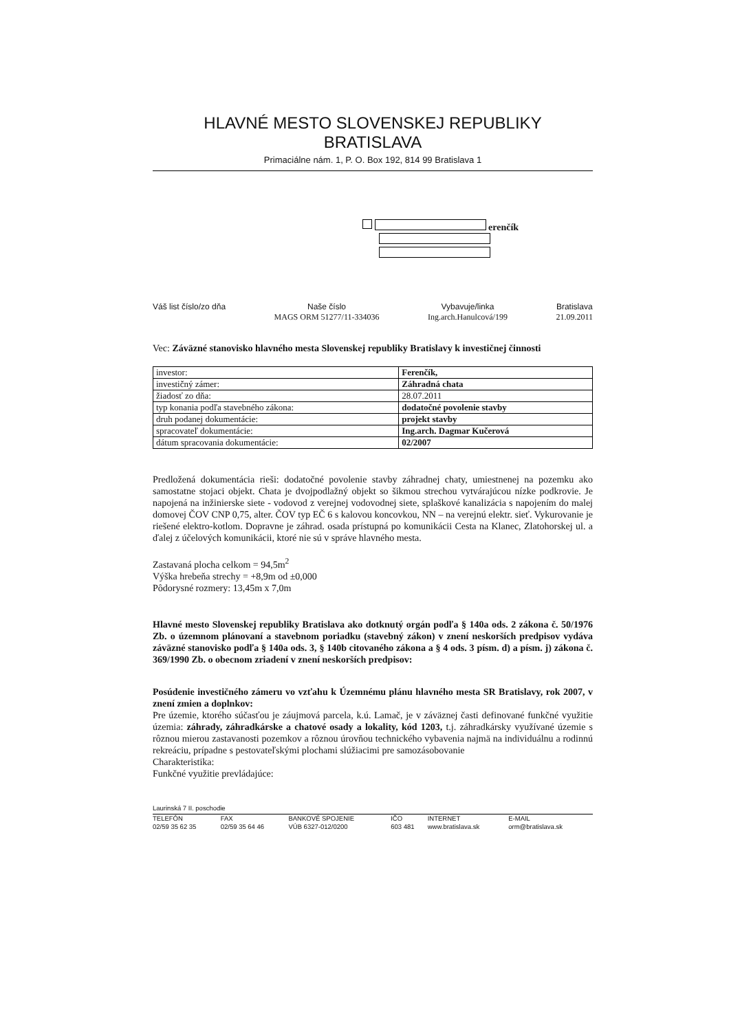HLAVNÉ MESTO SLOVENSKEJ REPUBLIKY BRATISLAVA
Primaciálne nám. 1, P. O. Box 192, 814 99 Bratislava 1
erenčík
Váš list číslo/zo dňa Naše číslo
MAGS ORM 51277/11-334036
Vybavuje/linka
Ing.arch.Hanulcová/199
Bratislava
21.09.2011
Vec: Záväzné stanovisko hlavného mesta Slovenskej republiky Bratislavy k investičnej činnosti
| investor: | Ferenčík, | |
| investičný zámer: | Záhradná chata | |
| žiadosť zo dňa: | | 28.07.2011 |
| typ konania podľa stavebného zákona: | | dodatočné povolenie stavby |
| druh podanej dokumentácie: | | projekt stavby |
| spracovateľ dokumentácie: | | Ing.arch. Dagmar Kučerová |
| dátum spracovania dokumentácie: | | 02/2007 |
Predložená dokumentácia rieši: dodatočné povolenie stavby záhradnej chaty, umiestnenej na pozemku ako samostatne stojaci objekt. Chata je dvojpodlažný objekt so šikmou strechou vytvárajúcou nízke podkrovie. Je napojená na inžinierske siete - vodovod z verejnej vodovodnej siete, splaškové kanalizácia s napojením do malej domovej ČOV CNP 0,75, alter. ČOV typ EČ 6 s kalovou koncovkou, NN – na verejnú elektr. sieť. Vykurovanie je riešené elektro-kotlom. Dopravne je záhrad. osada prístupná po komunikácii Cesta na Klanec, Zlatohorskej ul. a ďalej z účelových komunikácii, ktoré nie sú v správe hlavného mesta.
Zastavaná plocha celkom = 94,5m<sup>2</sup>
Výška hrebeňa strechy = +8,9m od ±0,000
Pôdorysné rozmery: 13,45m x 7,0m
Hlavné mesto Slovenskej republiky Bratislava ako dotknutý orgán podľa § 140a ods. 2 zákona č. 50/1976 Zb. o územnom plánovaní a stavebnom poriadku (stavebný zákon) v znení neskorších predpisov vydáva záväzné stanovisko podľa § 140a ods. 3, § 140b citovaného zákona a § 4 ods. 3 písm. d) a písm. j) zákona č. 369/1990 Zb. o obecnom zriadení v znení neskorších predpisov:
Posúdenie investičného zámeru vo vzťahu k Územnému plánu hlavného mesta SR Bratislavy, rok 2007, v znení zmien a doplnkov:
Pre územie, ktorého súčasťou je záujmová parcela, k.ú. Lamač, je v záväznej časti definované funkčné využitie územia: záhrady, záhradkárske a chatové osady a lokality, kód 1203, t.j. záhradkársky využívané územie s rôznou mierou zastavanosti pozemkov a rôznou úrovňou technického vybavenia najmä na individuálnu a rodinnú rekreáciu, prípadne s pestovateľskými plochami slúžiacimi pre samozásobovanie
Charakteristika:
Funkčné využitie prevládajúce:
Laurinská 7 II. poschodie
| TELEFÓN | FAX | BANKOVÉ SPOJENIE | IČO | INTERNET | E-MAIL |
| 02/59 35 62 35 | 02/59 35 64 46 | VÚB 6327-012/0200 | 603 481 | www.bratislava.sk | orm@bratislava.sk |